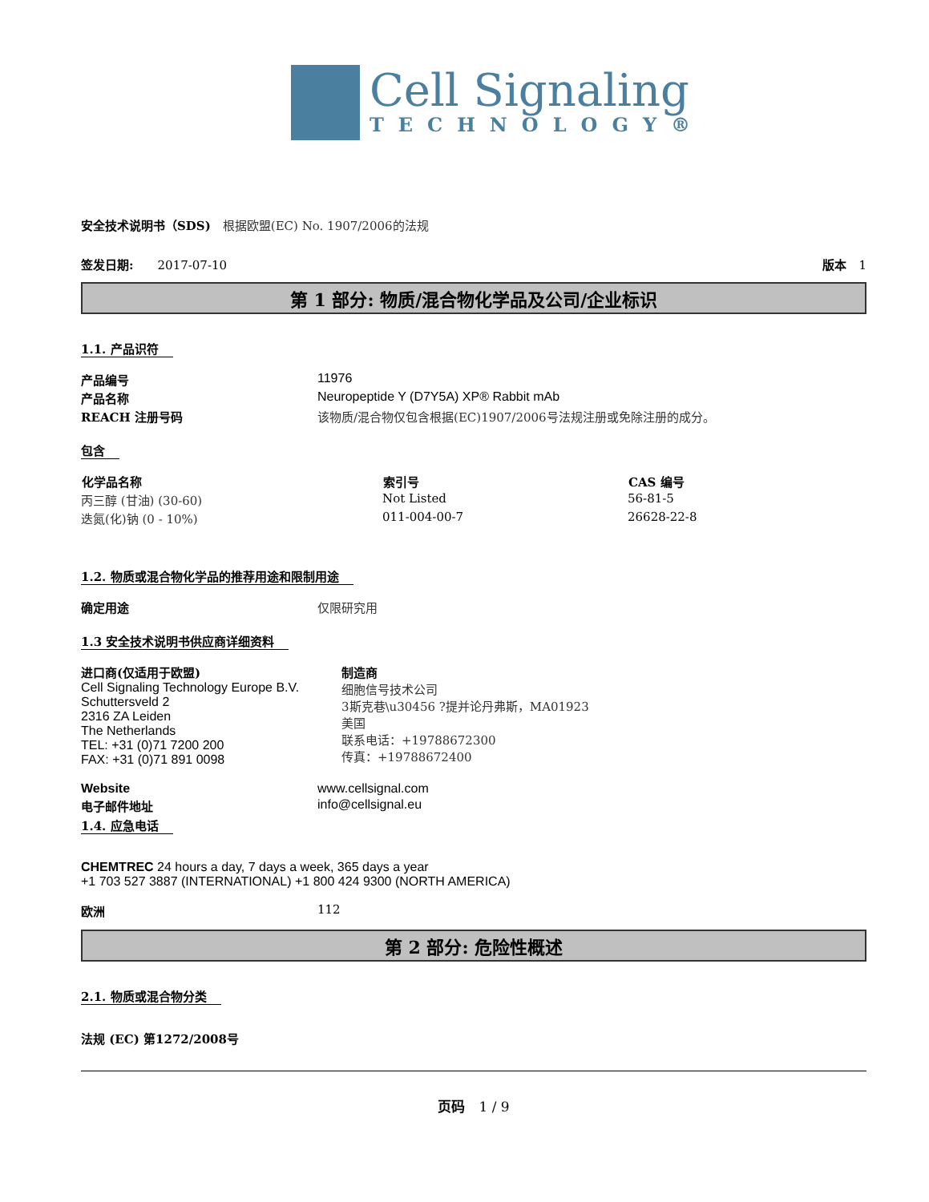Cell Signaling
TECHNOLOGY®
安全技术说明书（SDS)　根据欧盟(EC) No. 1907/2006的法规
签发日期:　　2017-07-10 版本　1
第 1 部分: 物质/混合物化学品及公司/企业标识
1.1. 产品识符
| 产品编号 | 11976 |
| 产品名称 | Neuropeptide Y (D7Y5A) XP® Rabbit mAb |
| REACH 注册号码 | 该物质/混合物仅包含根据(EC)1907/2006号法规注册或免除注册的成分。 |
包含
| 化学品名称 | 索引号 | CAS 编号 |
| --- | --- | --- |
| 丙三醇 (甘油) (30-60) | Not Listed | 56-81-5 |
| 迭氮(化)钠 (0 - 10%) | 011-004-00-7 | 26628-22-8 |
1.2. 物质或混合物化学品的推荐用途和限制用途
| 确定用途 | 仅限研究用 |
1.3 安全技术说明书供应商详细资料
| 进口商(仅适用于欧盟) Cell Signaling Technology Europe B.V. Schuttersveld 2 2316 ZA Leiden The Netherlands TEL: +31 (0)71 7200 200 FAX: +31 (0)71 891 0098 | 制造商 细胞信号技术公司 3斯克巷\u30456 ?提并论丹弗斯，MA01923 美国 联系电话：+19788672300 传真：+19788672400 |
| Website | www.cellsignal.com |
| 电子邮件地址 | info@cellsignal.eu |
1.4. 应急电话
CHEMTREC 24 hours a day, 7 days a week, 365 days a year
+1 703 527 3887 (INTERNATIONAL) +1 800 424 9300 (NORTH AMERICA)
| 欧洲 | 112 |
第 2 部分: 危险性概述
2.1. 物质或混合物分类
法规 (EC) 第1272/2008号
页码　1 / 9